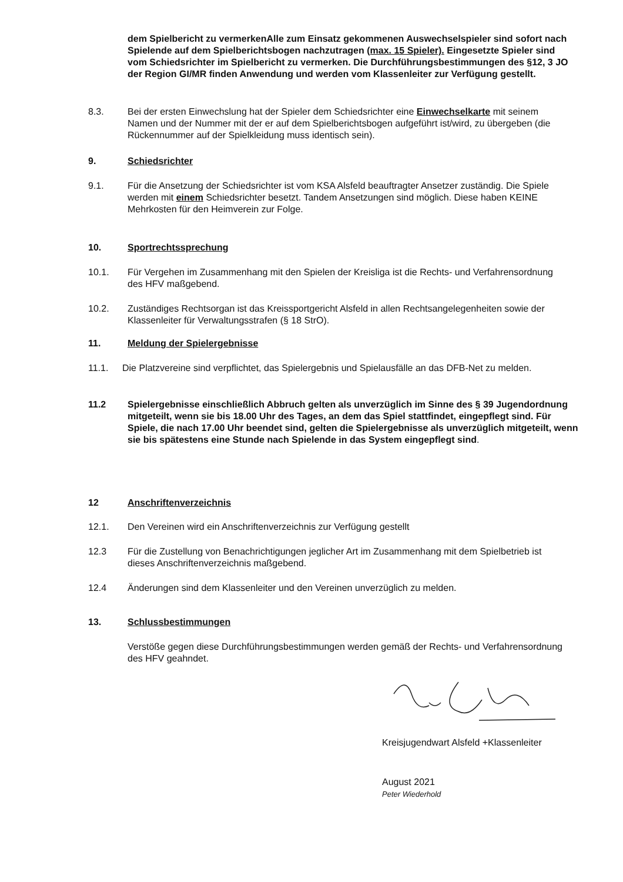dem Spielbericht zu vermerkenAlle zum Einsatz gekommenen Auswechselspieler sind sofort nach Spielende auf dem Spielberichtsbogen nachzutragen (max. 15 Spieler). Eingesetzte Spieler sind vom Schiedsrichter im Spielbericht zu vermerken. Die Durchführungsbestimmungen des §12, 3 JO der Region GI/MR finden Anwendung und werden vom Klassenleiter zur Verfügung gestellt.
8.3. Bei der ersten Einwechslung hat der Spieler dem Schiedsrichter eine Einwechselkarte mit seinem Namen und der Nummer mit der er auf dem Spielberichtsbogen aufgeführt ist/wird, zu übergeben (die Rückennummer auf der Spielkleidung muss identisch sein).
9. Schiedsrichter
9.1. Für die Ansetzung der Schiedsrichter ist vom KSA Alsfeld beauftragter Ansetzer zuständig. Die Spiele werden mit einem Schiedsrichter besetzt. Tandem Ansetzungen sind möglich. Diese haben KEINE Mehrkosten für den Heimverein zur Folge.
10. Sportrechtssprechung
10.1. Für Vergehen im Zusammenhang mit den Spielen der Kreisliga ist die Rechts- und Verfahrensordnung des HFV maßgebend.
10.2. Zuständiges Rechtsorgan ist das Kreissportgericht Alsfeld in allen Rechtsangelegenheiten sowie der Klassenleiter für Verwaltungsstrafen (§ 18 StrO).
11. Meldung der Spielergebnisse
11.1. Die Platzvereine sind verpflichtet, das Spielergebnis und Spielausfälle an das DFB-Net zu melden.
11.2 Spielergebnisse einschließlich Abbruch gelten als unverzüglich im Sinne des § 39 Jugendordnung mitgeteilt, wenn sie bis 18.00 Uhr des Tages, an dem das Spiel stattfindet, eingepflegt sind. Für Spiele, die nach 17.00 Uhr beendet sind, gelten die Spielergebnisse als unverzüglich mitgeteilt, wenn sie bis spätestens eine Stunde nach Spielende in das System eingepflegt sind.
12 Anschriftenverzeichnis
12.1. Den Vereinen wird ein Anschriftenverzeichnis zur Verfügung gestellt
12.3 Für die Zustellung von Benachrichtigungen jeglicher Art im Zusammenhang mit dem Spielbetrieb ist dieses Anschriftenverzeichnis maßgebend.
12.4 Änderungen sind dem Klassenleiter und den Vereinen unverzüglich zu melden.
13. Schlussbestimmungen
Verstöße gegen diese Durchführungsbestimmungen werden gemäß der Rechts- und Verfahrensordnung des HFV geahndet.
Kreisjugendwart Alsfeld +Klassenleiter
August 2021
Peter Wiederhold